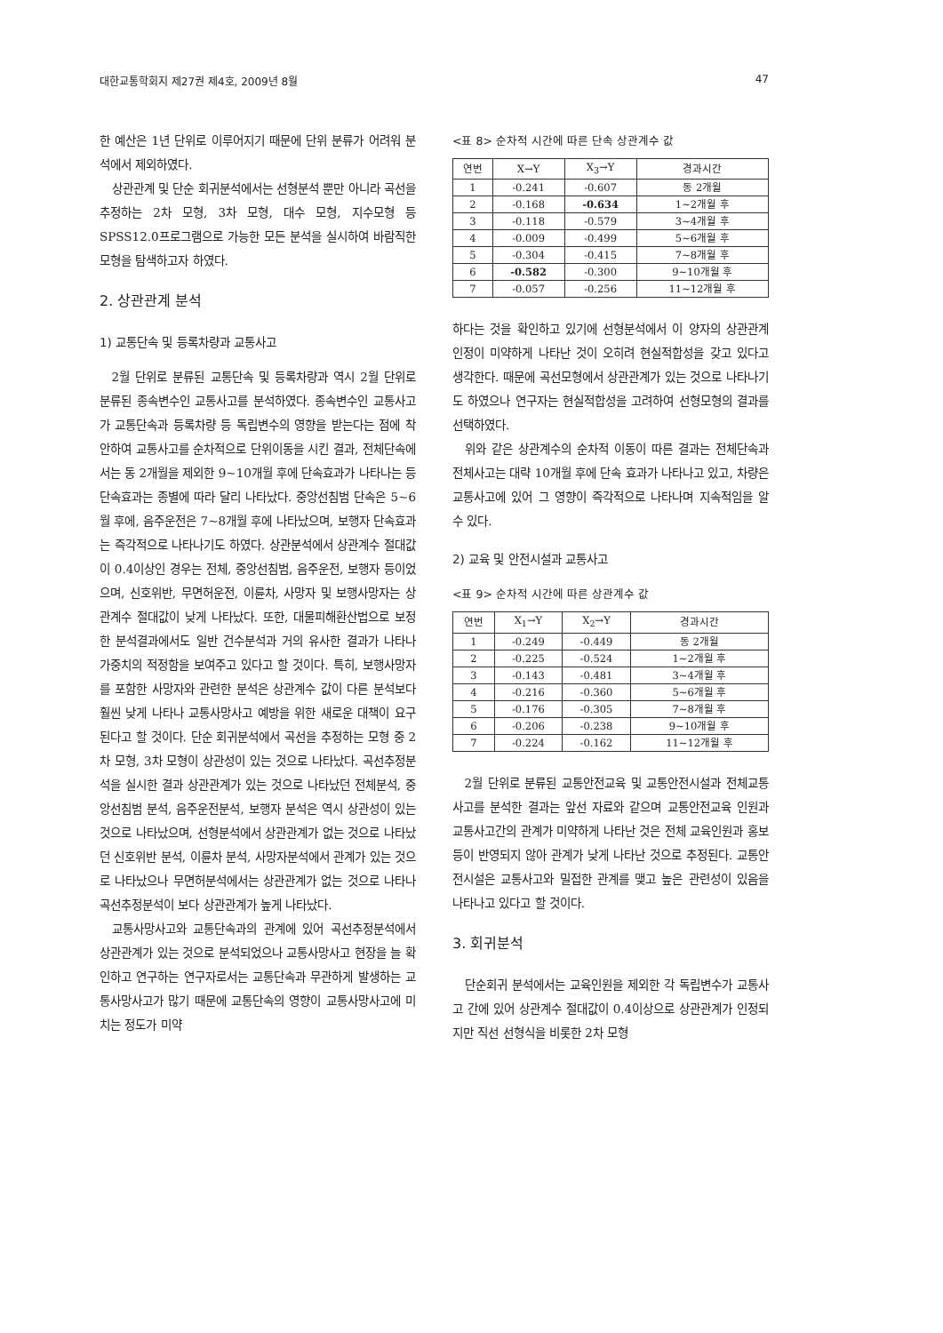대한교통학회지 제27권 제4호, 2009년 8월 47
한 예산은 1년 단위로 이루어지기 때문에 단위 분류가 어려워 분석에서 제외하였다.
상관관계 및 단순 회귀분석에서는 선형분석 뿐만 아니라 곡선을 추정하는 2차 모형, 3차 모형, 대수 모형, 지수모형 등 SPSS12.0프로그램으로 가능한 모든 분석을 실시하여 바람직한 모형을 탐색하고자 하였다.
2. 상관관계 분석
1) 교통단속 및 등록차량과 교통사고
2월 단위로 분류된 교통단속 및 등록차량과 역시 2월 단위로 분류된 종속변수인 교통사고를 분석하였다. 종속변수인 교통사고가 교통단속과 등록차량 등 독립변수의 영향을 받는다는 점에 착안하여 교통사고를 순차적으로 단위이동을 시킨 결과, 전체단속에서는 동 2개월을 제외한 9~10개월 후에 단속효과가 나타나는 등 단속효과는 종별에 따라 달리 나타났다. 중앙선침범 단속은 5~6월 후에, 음주운전은 7~8개월 후에 나타났으며, 보행자 단속효과는 즉각적으로 나타나기도 하였다. 상관분석에서 상관계수 절대값이 0.4이상인 경우는 전체, 중앙선침범, 음주운전, 보행자 등이었으며, 신호위반, 무면허운전, 이륜차, 사망자 및 보행사망자는 상관계수 절대값이 낮게 나타났다. 또한, 대물피해환산법으로 보정한 분석결과에서도 일반 건수분석과 거의 유사한 결과가 나타나 가중치의 적정함을 보여주고 있다고 할 것이다. 특히, 보행사망자를 포함한 사망자와 관련한 분석은 상관계수 값이 다른 분석보다 훨씬 낮게 나타나 교통사망사고 예방을 위한 새로운 대책이 요구된다고 할 것이다. 단순 회귀분석에서 곡선을 추정하는 모형 중 2차 모형, 3차 모형이 상관성이 있는 것으로 나타났다. 곡선추정분석을 실시한 결과 상관관계가 있는 것으로 나타났던 전체분석, 중앙선침범 분석, 음주운전분석, 보행자 분석은 역시 상관성이 있는 것으로 나타났으며, 선형분석에서 상관관계가 없는 것으로 나타났던 신호위반 분석, 이륜차 분석, 사망자분석에서 관계가 있는 것으로 나타났으나 무면허분석에서는 상관관계가 없는 것으로 나타나 곡선추정분석이 보다 상관관계가 높게 나타났다.
교통사망사고와 교통단속과의 관계에 있어 곡선추정분석에서 상관관계가 있는 것으로 분석되었으나 교통사망사고 현장을 늘 확인하고 연구하는 연구자로서는 교통단속과 무관하게 발생하는 교통사망사고가 많기 때문에 교통단속의 영향이 교통사망사고에 미치는 정도가 미약
<표 8> 순차적 시간에 따른 단속 상관계수 값
| 연번 | X→Y | X<sub>3</sub>→Y | 경과시간 |
| --- | --- | --- | --- |
| 1 | -0.241 | -0.607 | 동 2개월 |
| 2 | -0.168 | -0.634 | 1~2개월 후 |
| 3 | -0.118 | -0.579 | 3~4개월 후 |
| 4 | -0.009 | -0.499 | 5~6개월 후 |
| 5 | -0.304 | -0.415 | 7~8개월 후 |
| 6 | -0.582 | -0.300 | 9~10개월 후 |
| 7 | -0.057 | -0.256 | 11~12개월 후 |
하다는 것을 확인하고 있기에 선형분석에서 이 양자의 상관관계 인정이 미약하게 나타난 것이 오히려 현실적합성을 갖고 있다고 생각한다. 때문에 곡선모형에서 상관관계가 있는 것으로 나타나기도 하였으나 연구자는 현실적합성을 고려하여 선형모형의 결과를 선택하였다.
위와 같은 상관계수의 순차적 이동이 따른 결과는 전체단속과 전체사고는 대략 10개월 후에 단속 효과가 나타나고 있고, 차량은 교통사고에 있어 그 영향이 즉각적으로 나타나며 지속적임을 알 수 있다.
2) 교육 및 안전시설과 교통사고
<표 9> 순차적 시간에 따른 상관계수 값
| 연번 | X<sub>1</sub>→Y | X<sub>2</sub>→Y | 경과시간 |
| --- | --- | --- | --- |
| 1 | -0.249 | -0.449 | 동 2개월 |
| 2 | -0.225 | -0.524 | 1~2개월 후 |
| 3 | -0.143 | -0.481 | 3~4개월 후 |
| 4 | -0.216 | -0.360 | 5~6개월 후 |
| 5 | -0.176 | -0.305 | 7~8개월 후 |
| 6 | -0.206 | -0.238 | 9~10개월 후 |
| 7 | -0.224 | -0.162 | 11~12개월 후 |
2월 단위로 분류된 교통안전교육 및 교통안전시설과 전체교통사고를 분석한 결과는 앞선 자료와 같으며 교통안전교육 인원과 교통사고간의 관계가 미약하게 나타난 것은 전체 교육인원과 홍보 등이 반영되지 않아 관계가 낮게 나타난 것으로 추정된다. 교통안전시설은 교통사고와 밀접한 관계를 맺고 높은 관련성이 있음을 나타나고 있다고 할 것이다.
3. 회귀분석
단순회귀 분석에서는 교육인원을 제외한 각 독립변수가 교통사고 간에 있어 상관계수 절대값이 0.4이상으로 상관관계가 인정되지만 직선 선형식을 비롯한 2차 모형